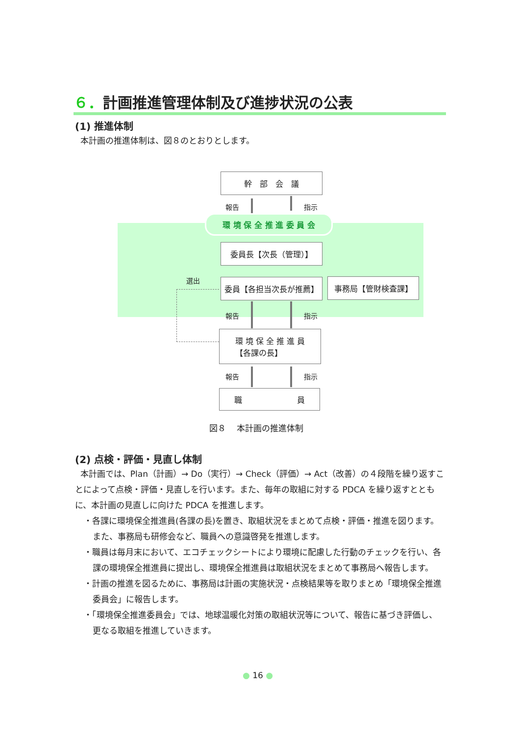６．計画推進管理体制及び進捗状況の公表
(1) 推進体制
本計画の推進体制は、図８のとおりとします。
幹　部　会　議
報告 指示
環 境 保 全 推 進 委 員 会
委員長【次長（管理）】
選出 委員【各担当次長が推薦】 事務局【管財検査課】
報告 指示
環 境 保 全 推 進 員
【各課の長】
報告 指示
職 員
図８　 本計画の推進体制
(2) 点検・評価・見直し体制
本計画では、Plan（計画）→ Do（実行）→ Check（評価）→ Act（改善）の４段階を繰り返すことによって点検・評価・見直しを行います。また、毎年の取組に対する PDCA を繰り返すとともに、本計画の見直しに向けた PDCA を推進します。
・各課に環境保全推進員(各課の長)を置き、取組状況をまとめて点検・評価・推進を図ります。また、事務局も研修会など、職員への意識啓発を推進します。
・職員は毎月末において、エコチェックシートにより環境に配慮した行動のチェックを行い、各課の環境保全推進員に提出し、環境保全推進員は取組状況をまとめて事務局へ報告します。
・計画の推進を図るために、事務局は計画の実施状況・点検結果等を取りまとめ「環境保全推進委員会」に報告します。
・「環境保全推進委員会」では、地球温暖化対策の取組状況等について、報告に基づき評価し、更なる取組を推進していきます。
● 16 ●